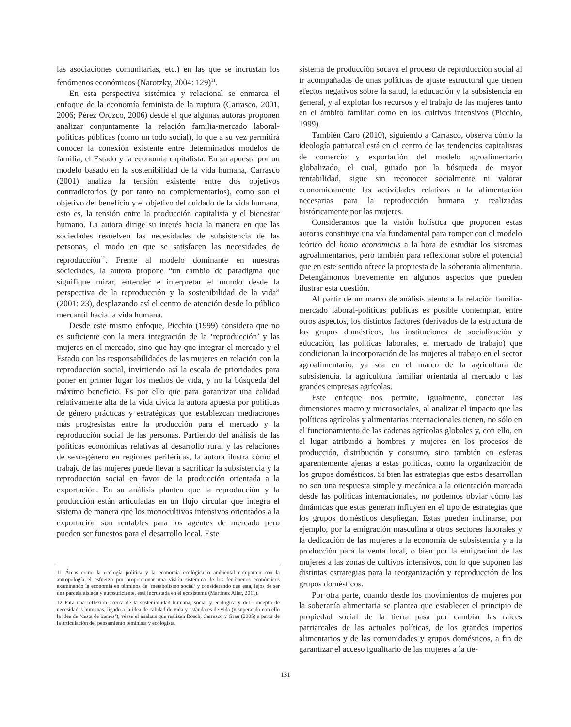las asociaciones comunitarias, etc.) en las que se incrustan los fenómenos económicos (Narotzky, 2004: 129)<sup>11</sup>.
En esta perspectiva sistémica y relacional se enmarca el enfoque de la economía feminista de la ruptura (Carrasco, 2001, 2006; Pérez Orozco, 2006) desde el que algunas autoras proponen analizar conjuntamente la relación familia-mercado laboral-políticas públicas (como un todo social), lo que a su vez permitirá conocer la conexión existente entre determinados modelos de familia, el Estado y la economía capitalista. En su apuesta por un modelo basado en la sostenibilidad de la vida humana, Carrasco (2001) analiza la tensión existente entre dos objetivos contradictorios (y por tanto no complementarios), como son el objetivo del beneficio y el objetivo del cuidado de la vida humana, esto es, la tensión entre la producción capitalista y el bienestar humano. La autora dirige su interés hacia la manera en que las sociedades resuelven las necesidades de subsistencia de las personas, el modo en que se satisfacen las necesidades de reproducción<sup>12</sup>. Frente al modelo dominante en nuestras sociedades, la autora propone “un cambio de paradigma que signifique mirar, entender e interpretar el mundo desde la perspectiva de la reproducción y la sostenibilidad de la vida” (2001: 23), desplazando así el centro de atención desde lo público mercantil hacia la vida humana.
Desde este mismo enfoque, Picchio (1999) considera que no es suficiente con la mera integración de la ‘reproducción’ y las mujeres en el mercado, sino que hay que integrar el mercado y el Estado con las responsabilidades de las mujeres en relación con la reproducción social, invirtiendo así la escala de prioridades para poner en primer lugar los medios de vida, y no la búsqueda del máximo beneficio. Es por ello que para garantizar una calidad relativamente alta de la vida cívica la autora apuesta por políticas de género prácticas y estratégicas que establezcan mediaciones más progresistas entre la producción para el mercado y la reproducción social de las personas. Partiendo del análisis de las políticas económicas relativas al desarrollo rural y las relaciones de sexo-género en regiones periféricas, la autora ilustra cómo el trabajo de las mujeres puede llevar a sacrificar la subsistencia y la reproducción social en favor de la producción orientada a la exportación. En su análisis plantea que la reproducción y la producción están articuladas en un flujo circular que integra el sistema de manera que los monocultivos intensivos orientados a la exportación son rentables para los agentes de mercado pero pueden ser funestos para el desarrollo local. Este
11 Áreas como la ecología política y la economía ecológica o ambiental comparten con la antropología el esfuerzo por proporcionar una visión sistémica de los fenómenos económicos examinando la economía en términos de ‘metabolismo social’ y considerando que esta, lejos de ser una parcela aislada y autosuficiente, está incrustada en el ecosistema (Martínez Alier, 2011).
12 Para una reflexión acerca de la sostenibilidad humana, social y ecológica y del concepto de necesidades humanas, ligado a la idea de calidad de vida y estándares de vida (y superando con ello la idea de ‘cesta de bienes’), véase el análisis que realizan Bosch, Carrasco y Grau (2005) a partir de la articulación del pensamiento feminista y ecologista.
sistema de producción socava el proceso de reproducción social al ir acompañadas de unas políticas de ajuste estructural que tienen efectos negativos sobre la salud, la educación y la subsistencia en general, y al explotar los recursos y el trabajo de las mujeres tanto en el ámbito familiar como en los cultivos intensivos (Picchio, 1999).
También Caro (2010), siguiendo a Carrasco, observa cómo la ideología patriarcal está en el centro de las tendencias capitalistas de comercio y exportación del modelo agroalimentario globalizado, el cual, guiado por la búsqueda de mayor rentabilidad, sigue sin reconocer socialmente ni valorar económicamente las actividades relativas a la alimentación necesarias para la reproducción humana y realizadas históricamente por las mujeres.
Consideramos que la visión holística que proponen estas autoras constituye una vía fundamental para romper con el modelo teórico del homo economicus a la hora de estudiar los sistemas agroalimentarios, pero también para reflexionar sobre el potencial que en este sentido ofrece la propuesta de la soberanía alimentaria. Detengámonos brevemente en algunos aspectos que pueden ilustrar esta cuestión.
Al partir de un marco de análisis atento a la relación familia-mercado laboral-políticas públicas es posible contemplar, entre otros aspectos, los distintos factores (derivados de la estructura de los grupos domésticos, las instituciones de socialización y educación, las políticas laborales, el mercado de trabajo) que condicionan la incorporación de las mujeres al trabajo en el sector agroalimentario, ya sea en el marco de la agricultura de subsistencia, la agricultura familiar orientada al mercado o las grandes empresas agrícolas.
Este enfoque nos permite, igualmente, conectar las dimensiones macro y microsociales, al analizar el impacto que las políticas agrícolas y alimentarias internacionales tienen, no sólo en el funcionamiento de las cadenas agrícolas globales y, con ello, en el lugar atribuido a hombres y mujeres en los procesos de producción, distribución y consumo, sino también en esferas aparentemente ajenas a estas políticas, como la organización de los grupos domésticos. Si bien las estrategias que estos desarrollan no son una respuesta simple y mecánica a la orientación marcada desde las políticas internacionales, no podemos obviar cómo las dinámicas que estas generan influyen en el tipo de estrategias que los grupos domésticos despliegan. Estas pueden inclinarse, por ejemplo, por la emigración masculina a otros sectores laborales y la dedicación de las mujeres a la economía de subsistencia y a la producción para la venta local, o bien por la emigración de las mujeres a las zonas de cultivos intensivos, con lo que suponen las distintas estrategias para la reorganización y reproducción de los grupos domésticos.
Por otra parte, cuando desde los movimientos de mujeres por la soberanía alimentaria se plantea que establecer el principio de propiedad social de la tierra pasa por cambiar las raíces patriarcales de las actuales políticas, de los grandes imperios alimentarios y de las comunidades y grupos domésticos, a fin de garantizar el acceso igualitario de las mujeres a la tie-
131